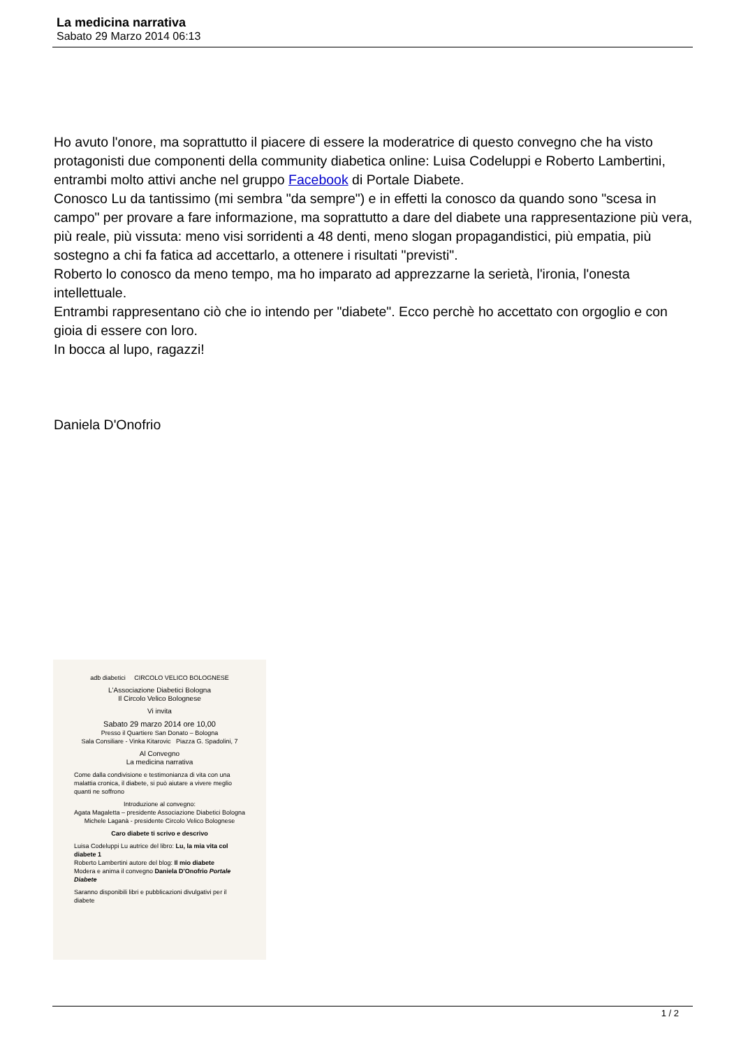La medicina narrativa
Sabato 29 Marzo 2014 06:13
Ho avuto l'onore, ma soprattutto il piacere di essere la moderatrice di questo convegno che ha visto protagonisti due componenti della community diabetica online: Luisa Codeluppi e Roberto Lambertini, entrambi molto attivi anche nel gruppo Facebook di Portale Diabete.
Conosco Lu da tantissimo (mi sembra "da sempre") e in effetti la conosco da quando sono "scesa in campo" per provare a fare informazione, ma soprattutto a dare del diabete una rappresentazione più vera, più reale, più vissuta: meno visi sorridenti a 48 denti, meno slogan propagandistici, più empatia, più sostegno a chi fa fatica ad accettarlo, a ottenere i risultati "previsti".
Roberto lo conosco da meno tempo, ma ho imparato ad apprezzarne la serietà, l'ironia, l'onesta intellettuale.
Entrambi rappresentano ciò che io intendo per "diabete". Ecco perchè ho accettato con orgoglio e con gioia di essere con loro.
In bocca al lupo, ragazzi!
Daniela D'Onofrio
adb diabetici CIRCOLO VELICO BOLOGNESE
L'Associazione Diabetici Bologna
Il Circolo Velico Bolognese
Vi invita
Sabato 29 marzo 2014 ore 10,00
Presso il Quartiere San Donato – Bologna
Sala Consiliare - Vinka Kitarovic Piazza G. Spadolini, 7
Al Convegno
La medicina narrativa
Come dalla condivisione e testimonianza di vita con una malattia cronica, il diabete, si può aiutare a vivere meglio quanti ne soffrono
Introduzione al convegno:
Agata Magaletta – presidente Associazione Diabetici Bologna
Michele Laganà - presidente Circolo Velico Bolognese
Caro diabete ti scrivo e descrivo
Luisa Codeluppi Lu autrice del libro: Lu, la mia vita col diabete 1
Roberto Lambertini autore del blog: Il mio diabete
Modera e anima il convegno Daniela D'Onofrio Portale Diabete
Saranno disponibili libri e pubblicazioni divulgativi per il diabete
1 / 2